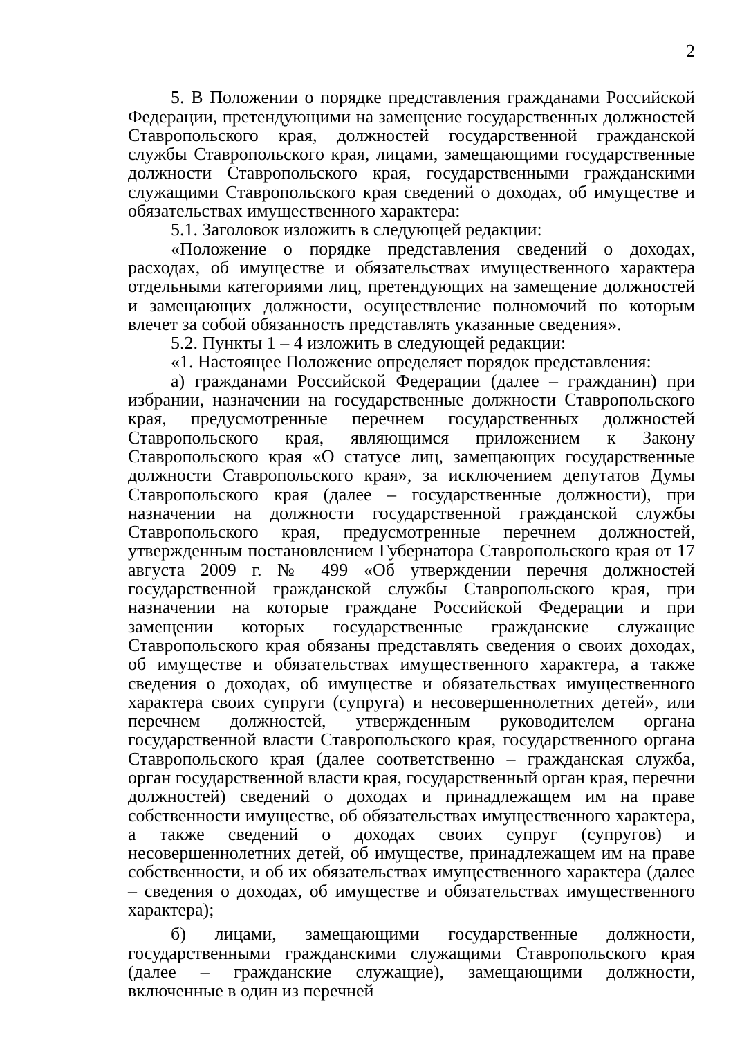2
5. В Положении о порядке представления гражданами Российской Федерации, претендующими на замещение государственных должностей Ставропольского края, должностей государственной гражданской службы Ставропольского края, лицами, замещающими государственные должности Ставропольского края, государственными гражданскими служащими Ставропольского края сведений о доходах, об имуществе и обязательствах имущественного характера:
5.1. Заголовок изложить в следующей редакции:
«Положение о порядке представления сведений о доходах, расходах, об имуществе и обязательствах имущественного характера отдельными категориями лиц, претендующих на замещение должностей и замещающих должности, осуществление полномочий по которым влечет за собой обязанность представлять указанные сведения».
5.2. Пункты 1 – 4 изложить в следующей редакции:
«1. Настоящее Положение определяет порядок представления:
а) гражданами Российской Федерации (далее – гражданин) при избрании, назначении на государственные должности Ставропольского края, предусмотренные перечнем государственных должностей Ставропольского края, являющимся приложением к Закону Ставропольского края «О статусе лиц, замещающих государственные должности Ставропольского края», за исключением депутатов Думы Ставропольского края (далее – государственные должности), при назначении на должности государственной гражданской службы Ставропольского края, предусмотренные перечнем должностей, утвержденным постановлением Губернатора Ставропольского края от 17 августа 2009 г. № 499 «Об утверждении перечня должностей государственной гражданской службы Ставропольского края, при назначении на которые граждане Российской Федерации и при замещении которых государственные гражданские служащие Ставропольского края обязаны представлять сведения о своих доходах, об имуществе и обязательствах имущественного характера, а также сведения о доходах, об имуществе и обязательствах имущественного характера своих супруги (супруга) и несовершеннолетних детей», или перечнем должностей, утвержденным руководителем органа государственной власти Ставропольского края, государственного органа Ставропольского края (далее соответственно – гражданская служба, орган государственной власти края, государственный орган края, перечни должностей) сведений о доходах и принадлежащем им на праве собственности имуществе, об обязательствах имущественного характера, а также сведений о доходах своих супруг (супругов) и несовершеннолетних детей, об имуществе, принадлежащем им на праве собственности, и об их обязательствах имущественного характера (далее – сведения о доходах, об имуществе и обязательствах имущественного характера);
б) лицами, замещающими государственные должности, государственными гражданскими служащими Ставропольского края (далее – гражданские служащие), замещающими должности, включенные в один из перечней